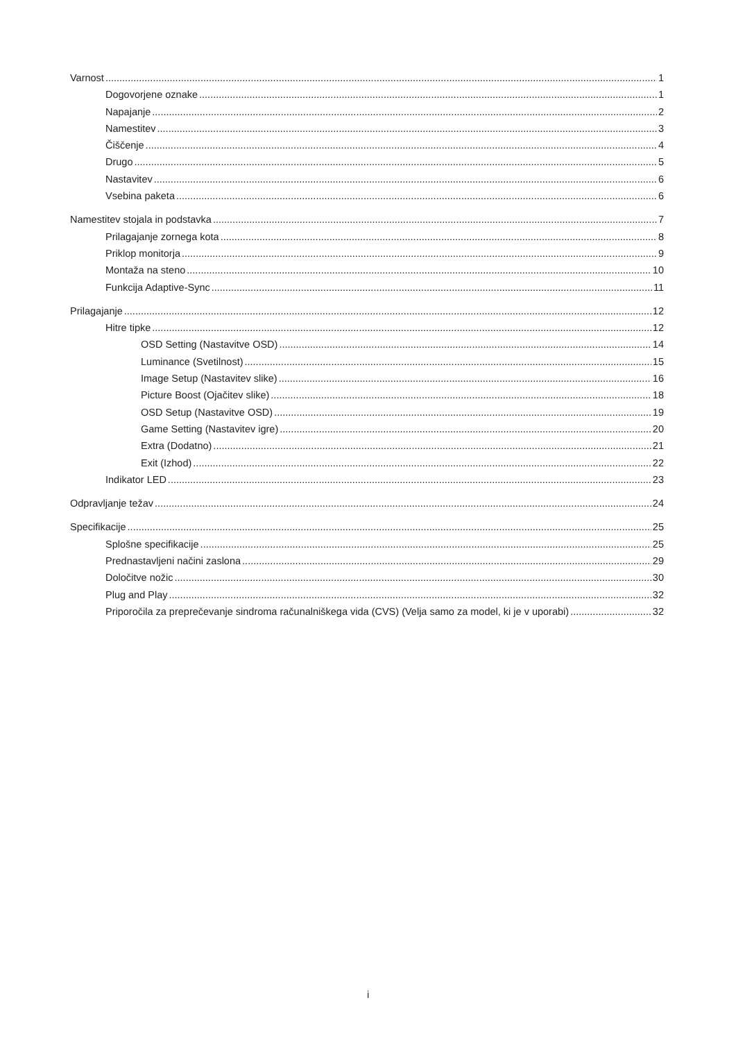Varnost 1
Dogovorjene oznake 1
Napajanje 2
Namestitev 3
Čiščenje 4
Drugo 5
Nastavitev 6
Vsebina paketa 6
Namestitev stojala in podstavka 7
Prilagajanje zornega kota 8
Priklop monitorja 9
Montaža na steno 10
Funkcija Adaptive-Sync 11
Prilagajanje 12
Hitre tipke 12
OSD Setting (Nastavitve OSD) 14
Luminance (Svetilnost) 15
Image Setup (Nastavitev slike) 16
Picture Boost (Ojačitev slike) 18
OSD Setup (Nastavitve OSD) 19
Game Setting (Nastavitev igre) 20
Extra (Dodatno) 21
Exit (Izhod) 22
Indikator LED 23
Odpravljanje težav 24
Specifikacije 25
Splošne specifikacije 25
Prednastavljeni načini zaslona 29
Določitve nožic 30
Plug and Play 32
Priporočila za preprečevanje sindroma računalniškega vida (CVS) (Velja samo za model, ki je v uporabi) 32
i